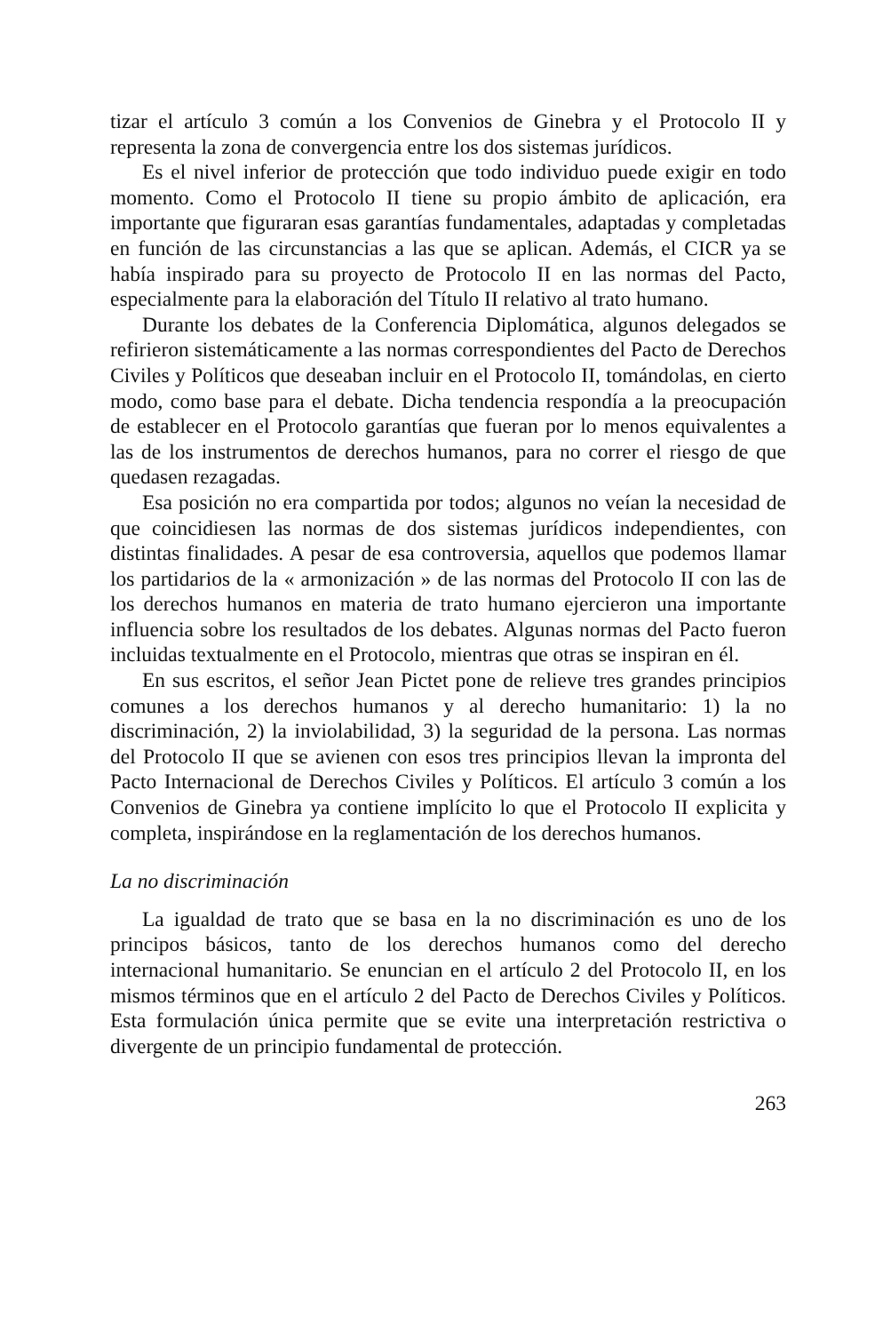tizar el artículo 3 común a los Convenios de Ginebra y el Protocolo II y representa la zona de convergencia entre los dos sistemas jurídicos.
Es el nivel inferior de protección que todo individuo puede exigir en todo momento. Como el Protocolo II tiene su propio ámbito de aplicación, era importante que figuraran esas garantías fundamentales, adaptadas y completadas en función de las circunstancias a las que se aplican. Además, el CICR ya se había inspirado para su proyecto de Protocolo II en las normas del Pacto, especialmente para la elaboración del Título II relativo al trato humano.
Durante los debates de la Conferencia Diplomática, algunos delegados se refirieron sistemáticamente a las normas correspondientes del Pacto de Derechos Civiles y Políticos que deseaban incluir en el Protocolo II, tomándolas, en cierto modo, como base para el debate. Dicha tendencia respondía a la preocupación de establecer en el Protocolo garantías que fueran por lo menos equivalentes a las de los instrumentos de derechos humanos, para no correr el riesgo de que quedasen rezagadas.
Esa posición no era compartida por todos; algunos no veían la necesidad de que coincidiesen las normas de dos sistemas jurídicos independientes, con distintas finalidades. A pesar de esa controversia, aquellos que podemos llamar los partidarios de la « armonización » de las normas del Protocolo II con las de los derechos humanos en materia de trato humano ejercieron una importante influencia sobre los resultados de los debates. Algunas normas del Pacto fueron incluidas textualmente en el Protocolo, mientras que otras se inspiran en él.
En sus escritos, el señor Jean Pictet pone de relieve tres grandes principios comunes a los derechos humanos y al derecho humanitario: 1) la no discriminación, 2) la inviolabilidad, 3) la seguridad de la persona. Las normas del Protocolo II que se avienen con esos tres principios llevan la impronta del Pacto Internacional de Derechos Civiles y Políticos. El artículo 3 común a los Convenios de Ginebra ya contiene implícito lo que el Protocolo II explicita y completa, inspirándose en la reglamentación de los derechos humanos.
La no discriminación
La igualdad de trato que se basa en la no discriminación es uno de los principos básicos, tanto de los derechos humanos como del derecho internacional humanitario. Se enuncian en el artículo 2 del Protocolo II, en los mismos términos que en el artículo 2 del Pacto de Derechos Civiles y Políticos. Esta formulación única permite que se evite una interpretación restrictiva o divergente de un principio fundamental de protección.
263